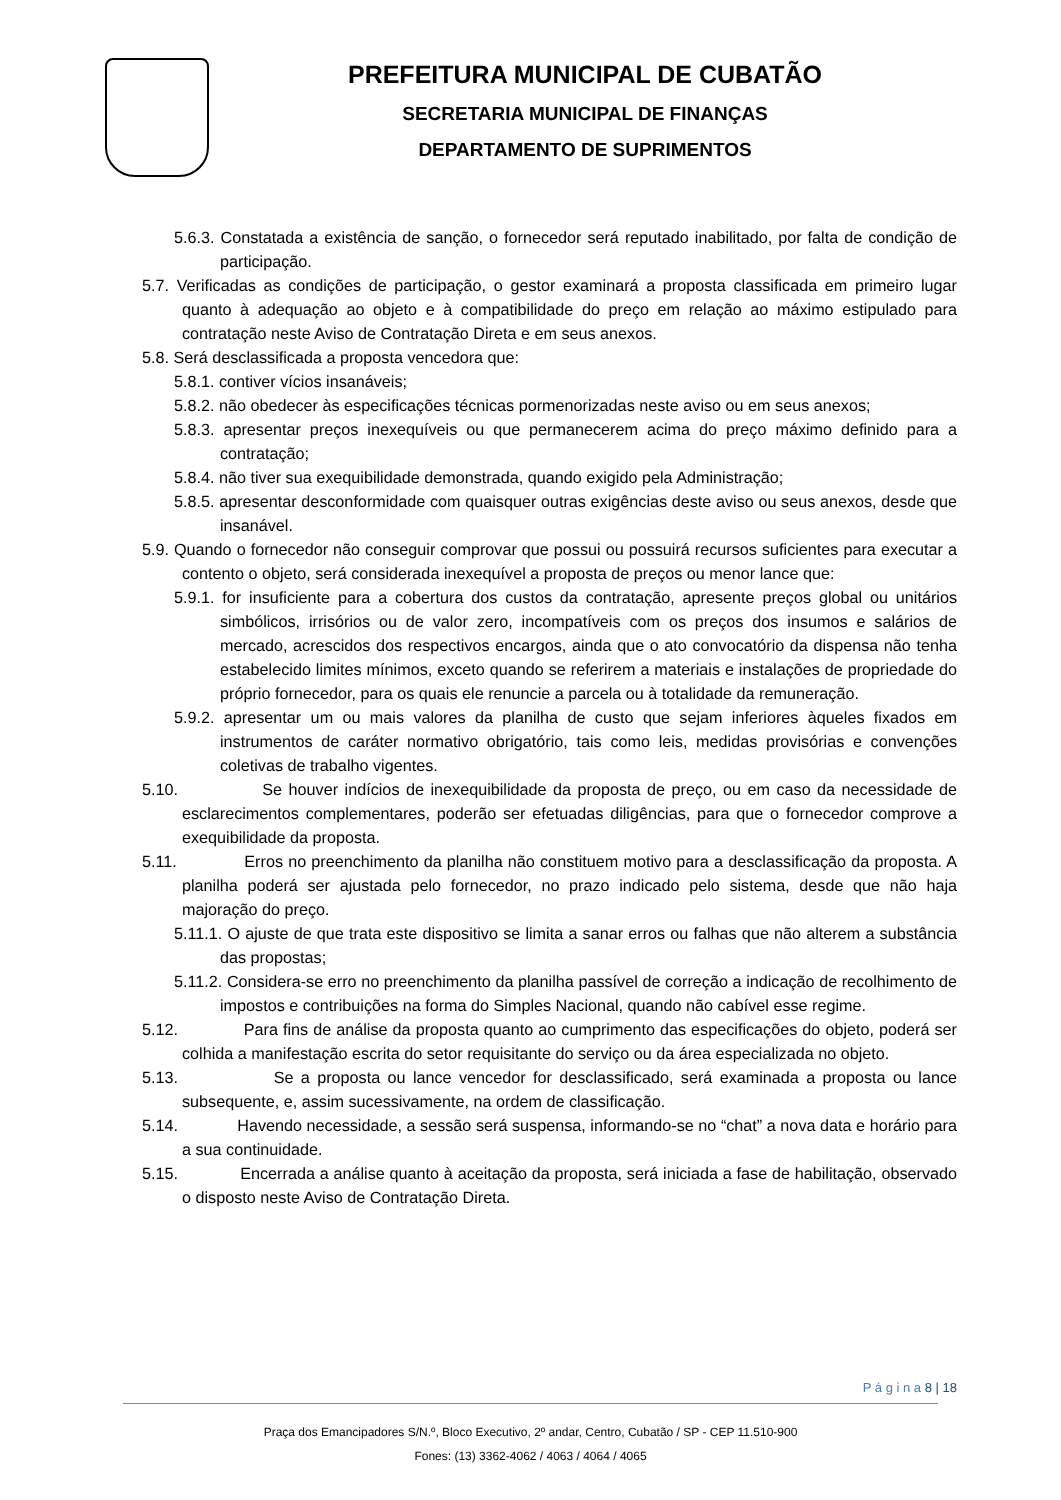PREFEITURA MUNICIPAL DE CUBATÃO
SECRETARIA MUNICIPAL DE FINANÇAS
DEPARTAMENTO DE SUPRIMENTOS
5.6.3. Constatada a existência de sanção, o fornecedor será reputado inabilitado, por falta de condição de participação.
5.7. Verificadas as condições de participação, o gestor examinará a proposta classificada em primeiro lugar quanto à adequação ao objeto e à compatibilidade do preço em relação ao máximo estipulado para contratação neste Aviso de Contratação Direta e em seus anexos.
5.8. Será desclassificada a proposta vencedora que:
5.8.1. contiver vícios insanáveis;
5.8.2. não obedecer às especificações técnicas pormenorizadas neste aviso ou em seus anexos;
5.8.3. apresentar preços inexequíveis ou que permanecerem acima do preço máximo definido para a contratação;
5.8.4. não tiver sua exequibilidade demonstrada, quando exigido pela Administração;
5.8.5. apresentar desconformidade com quaisquer outras exigências deste aviso ou seus anexos, desde que insanável.
5.9. Quando o fornecedor não conseguir comprovar que possui ou possuirá recursos suficientes para executar a contento o objeto, será considerada inexequível a proposta de preços ou menor lance que:
5.9.1. for insuficiente para a cobertura dos custos da contratação, apresente preços global ou unitários simbólicos, irrisórios ou de valor zero, incompatíveis com os preços dos insumos e salários de mercado, acrescidos dos respectivos encargos, ainda que o ato convocatório da dispensa não tenha estabelecido limites mínimos, exceto quando se referirem a materiais e instalações de propriedade do próprio fornecedor, para os quais ele renuncie a parcela ou à totalidade da remuneração.
5.9.2. apresentar um ou mais valores da planilha de custo que sejam inferiores àqueles fixados em instrumentos de caráter normativo obrigatório, tais como leis, medidas provisórias e convenções coletivas de trabalho vigentes.
5.10. Se houver indícios de inexequibilidade da proposta de preço, ou em caso da necessidade de esclarecimentos complementares, poderão ser efetuadas diligências, para que o fornecedor comprove a exequibilidade da proposta.
5.11. Erros no preenchimento da planilha não constituem motivo para a desclassificação da proposta. A planilha poderá ser ajustada pelo fornecedor, no prazo indicado pelo sistema, desde que não haja majoração do preço.
5.11.1. O ajuste de que trata este dispositivo se limita a sanar erros ou falhas que não alterem a substância das propostas;
5.11.2. Considera-se erro no preenchimento da planilha passível de correção a indicação de recolhimento de impostos e contribuições na forma do Simples Nacional, quando não cabível esse regime.
5.12. Para fins de análise da proposta quanto ao cumprimento das especificações do objeto, poderá ser colhida a manifestação escrita do setor requisitante do serviço ou da área especializada no objeto.
5.13. Se a proposta ou lance vencedor for desclassificado, será examinada a proposta ou lance subsequente, e, assim sucessivamente, na ordem de classificação.
5.14. Havendo necessidade, a sessão será suspensa, informando-se no “chat” a nova data e horário para a sua continuidade.
5.15. Encerrada a análise quanto à aceitação da proposta, será iniciada a fase de habilitação, observado o disposto neste Aviso de Contratação Direta.
P á g i n a 8 | 18
Praça dos Emancipadores S/N.º, Bloco Executivo, 2º andar, Centro, Cubatão / SP - CEP 11.510-900
Fones: (13) 3362-4062 / 4063 / 4064 / 4065